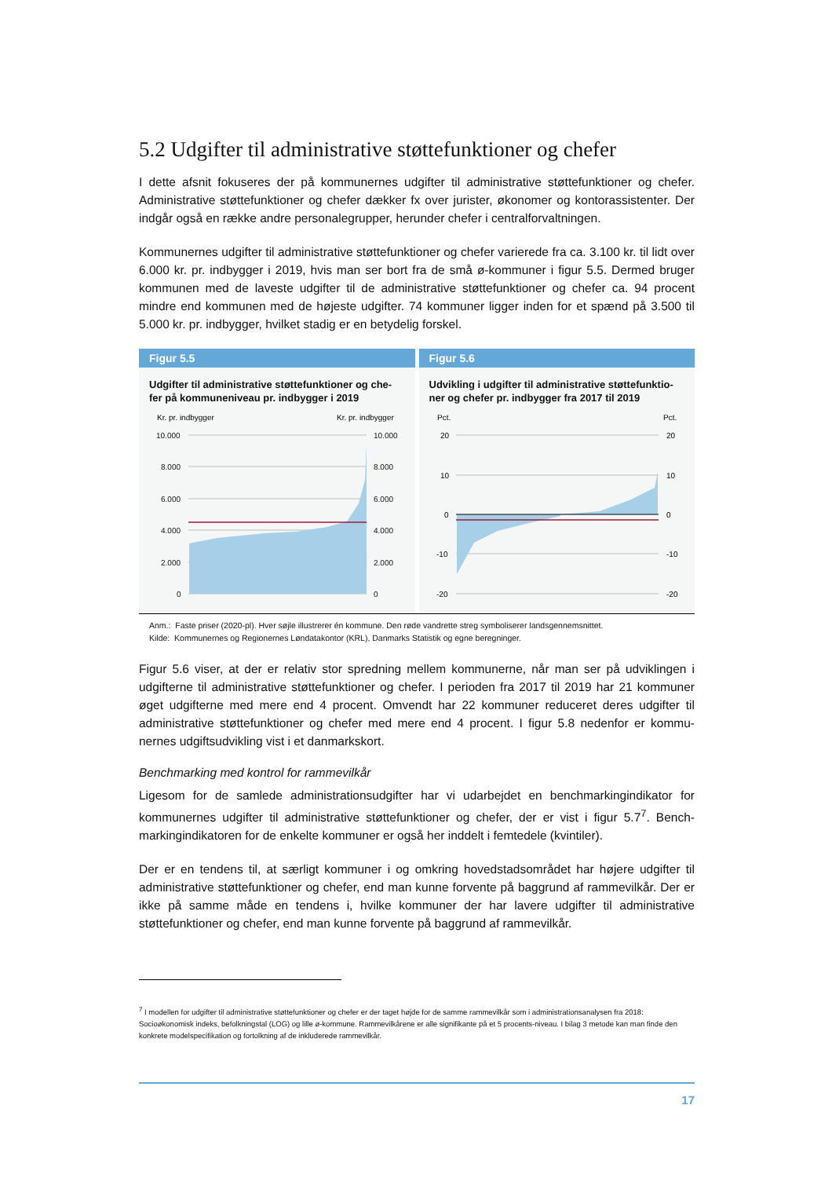5.2 Udgifter til administrative støttefunktioner og chefer
I dette afsnit fokuseres der på kommunernes udgifter til administrative støttefunktioner og chefer. Administrative støttefunktioner og chefer dækker fx over jurister, økonomer og kontorassistenter. Der indgår også en række andre personalegrupper, herunder chefer i centralforvaltningen.
Kommunernes udgifter til administrative støttefunktioner og chefer varierede fra ca. 3.100 kr. til lidt over 6.000 kr. pr. indbygger i 2019, hvis man ser bort fra de små ø-kommuner i figur 5.5. Dermed bruger kommunen med de laveste udgifter til de administrative støttefunktioner og chefer ca. 94 procent mindre end kommunen med de højeste udgifter. 74 kommuner ligger inden for et spænd på 3.500 til 5.000 kr. pr. indbygger, hvilket stadig er en betydelig forskel.
Figur 5.5
Udgifter til administrative støttefunktioner og che-fer på kommuneniveau pr. indbygger i 2019
Kr. pr. indbygger
Kr. pr. indbygger
10.000
8.000
6.000
4.000
2.000
0
10.000
8.000
6.000
4.000
2.000
0
Figur 5.6
Udvikling i udgifter til administrative støttefunktio-ner og chefer pr. indbygger fra 2017 til 2019
Pct.
Pct.
20
10
0
-10
-20
20
10
0
-10
-20
Anm.: Faste priser (2020-pl). Hver søjle illustrerer én kommune. Den røde vandrette streg symboliserer landsgennemsnittet.
Kilde: Kommunernes og Regionernes Løndatakontor (KRL), Danmarks Statistik og egne beregninger.
Figur 5.6 viser, at der er relativ stor spredning mellem kommunerne, når man ser på udviklingen i udgifterne til administrative støttefunktioner og chefer. I perioden fra 2017 til 2019 har 21 kommuner øget udgifterne med mere end 4 procent. Omvendt har 22 kommuner reduceret deres udgifter til administrative støttefunktioner og chefer med mere end 4 procent. I figur 5.8 nedenfor er kommu-nernes udgiftsudvikling vist i et danmarkskort.
Benchmarking med kontrol for rammevilkår
Ligesom for de samlede administrationsudgifter har vi udarbejdet en benchmarkingindikator for kommunernes udgifter til administrative støttefunktioner og chefer, der er vist i figur 5.7<sup>7</sup>. Bench-markingindikatoren for de enkelte kommuner er også her inddelt i femtedele (kvintiler).
Der er en tendens til, at særligt kommuner i og omkring hovedstadsområdet har højere udgifter til administrative støttefunktioner og chefer, end man kunne forvente på baggrund af rammevilkår. Der er ikke på samme måde en tendens i, hvilke kommuner der har lavere udgifter til administrative støttefunktioner og chefer, end man kunne forvente på baggrund af rammevilkår.
<sup>7</sup> I modellen for udgifter til administrative støttefunktioner og chefer er der taget højde for de samme rammevilkår som i administrationsanalysen fra 2018: Socioøkonomisk indeks, befolkningstal (LOG) og lille ø-kommune. Rammevilkårene er alle signifikante på et 5 procents-niveau. I bilag 3 metode kan man finde den konkrete modelspecifikation og fortolkning af de inkluderede rammevilkår.
17